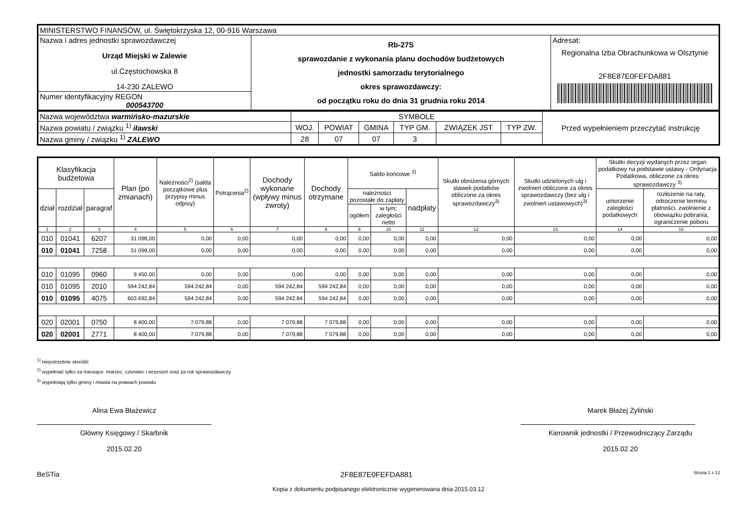| MINISTERSTWO FINANSÓW, ul. Świętokrzyska 12, 00-916 Warszawa | | |
| Nazwa i adres jednostki sprawozdawczej Urząd Miejski w Zalewie ul.Częstochowska 8 14-230 ZALEWO | Rb-27S sprawozdanie z wykonania planu dochodów budżetowych jednostki samorzadu terytorialnego okres sprawozdawczy: od początku roku do dnia 31 grudnia roku 2014 | Adresat: Regionalna Izba Obrachunkowa w Olsztynie 2F8E87E0FEFDA881 |
| Numer identyfikacyjny REGON 000543700 | | |
| Nazwa województwa warmińsko-mazurskie | SYMBOLE | | | | | | Przed wypełnieniem przeczytać instrukcję |
| Nazwa powiatu / związku <sup>1)</sup> iławski | WOJ. | POWIAT | GMINA | TYP GM. | ZWIĄZEK JST | TYP ZW. | |
| Nazwa gminy / związku <sup>1)</sup> ZALEWO | 28 | 07 | 07 | 3 | | | |
| Klasyfikacja budżetowa | | | Plan (po zmianach) | Należności<sup>2)</sup> (salda początkowe plus przypisy minus odpisy) | Potrącenia<sup>2)</sup> | Dochody wykonane (wpływy minus zwroty) | Dochody otrzymane | Saldo końcowe <sup>2)</sup> | | | Skutki obniżenia górnych stawek podatków obliczone za okres sprawozdawczy<sup>3)</sup> | Skutki udzielonych ulg i zwolnień obliczone za okres sprawozdawczy (bez ulg i zwolnień ustawowych)<sup>3)</sup> | Skutki decyzji wydanych przez organ podatkowy na podstawie ustawy - Ordynacja Podatkowa, obliczone za okres sprawozdawczy <sup>3)</sup> | |
| --- | --- | --- | --- | --- | --- | --- | --- | --- | --- | --- | --- | --- | --- | --- |
| dział | rozdział | paragraf | | | | | | należności pozostałe do zapłaty | | nadpłaty | | | umorzenie zaległości podatkowych | rozłożenie na raty, odroczenie terminu płatności, zwolnienie z obowiązku pobrania, ograniczenie poboru |
| | | | | | | | | ogółem | w tym: zaległości netto | | | | | |
| 1 | 2 | 3 | 4 | 5 | 6 | 7 | 8 | 9 | 10 | 11 | 12 | 13 | 14 | 15 |
| 010 | 01041 | 6207 | 31 098,00 | 0,00 | 0,00 | 0,00 | 0,00 | 0,00 | 0,00 | 0,00 | 0,00 | 0,00 | 0,00 | 0,00 |
| 010 | 01041 | 7258 | 31 098,00 | 0,00 | 0,00 | 0,00 | 0,00 | 0,00 | 0,00 | 0,00 | 0,00 | 0,00 | 0,00 | 0,00 |
| 010 | 01095 | 0960 | 9 450,00 | 0,00 | 0,00 | 0,00 | 0,00 | 0,00 | 0,00 | 0,00 | 0,00 | 0,00 | 0,00 | 0,00 |
| 010 | 01095 | 2010 | 594 242,84 | 594 242,84 | 0,00 | 594 242,84 | 594 242,84 | 0,00 | 0,00 | 0,00 | 0,00 | 0,00 | 0,00 | 0,00 |
| 010 | 01095 | 4075 | 603 692,84 | 594 242,84 | 0,00 | 594 242,84 | 594 242,84 | 0,00 | 0,00 | 0,00 | 0,00 | 0,00 | 0,00 | 0,00 |
| 020 | 02001 | 0750 | 8 400,00 | 7 079,88 | 0,00 | 7 079,88 | 7 079,88 | 0,00 | 0,00 | 0,00 | 0,00 | 0,00 | 0,00 | 0,00 |
| 020 | 02001 | 2771 | 8 400,00 | 7 079,88 | 0,00 | 7 079,88 | 7 079,88 | 0,00 | 0,00 | 0,00 | 0,00 | 0,00 | 0,00 | 0,00 |
<sup>1)</sup> niepotrzebne skreślić
<sup>2)</sup> wypełniać tylko za miesiące: marzec, czerwiec i wrzesień oraz za rok sprawozdawczy
<sup>3)</sup> wypełniają tylko gminy i miasta na prawach powiatu
Alina Ewa Błażewicz
Główny Księgowy / Skarbnik
2015.02.20
Marek Błażej Żyliński
Kierownik jednostki / Przewodniczący Zarządu
2015.02.20
BeSTia 2F8E87E0FEFDA881 Strona 1 z 12
Kopia z dokumentu podpisanego elektronicznie wygenerowana dnia 2015.03.12